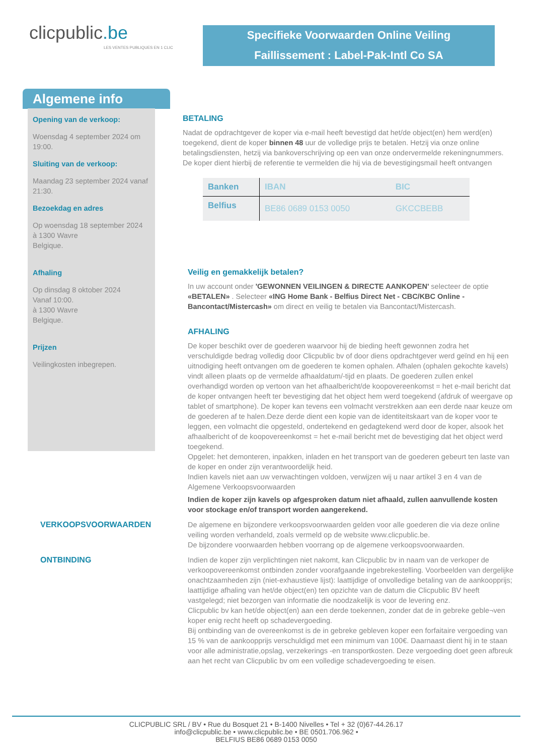clicpublic.be
LES VENTES PUBLIQUES EN 1 CLIC
Specifieke Voorwaarden Online Veiling
Faillissement : Label-Pak-Intl Co SA
Algemene info
Opening van de verkoop:
Woensdag 4 september 2024 om 19:00.
Sluiting van de verkoop:
Maandag 23 september 2024 vanaf 21:30.
Bezoekdag en adres
Op woensdag 18 september 2024
à 1300 Wavre
Belgique.
Afhaling
Op dinsdag 8 oktober 2024
Vanaf 10:00.
à 1300 Wavre
Belgique.
Prijzen
Veilingkosten inbegrepen.
BETALING
Nadat de opdrachtgever de koper via e-mail heeft bevestigd dat het/de object(en) hem werd(en) toegekend, dient de koper binnen 48 uur de volledige prijs te betalen. Hetzij via onze online betalingsdiensten, hetzij via bankoverschrijving op een van onze ondervermelde rekeningnummers. De koper dient hierbij de referentie te vermelden die hij via de bevestigingsmail heeft ontvangen
| Banken | IBAN | BIC |
| --- | --- | --- |
| Belfius | BE86 0689 0153 0050 | GKCCBEBB |
Veilig en gemakkelijk betalen?
In uw account onder 'GEWONNEN VEILINGEN & DIRECTE AANKOPEN' selecteer de optie «BETALEN» . Selecteer «ING Home Bank - Belfius Direct Net - CBC/KBC Online - Bancontact/Mistercash» om direct en veilig te betalen via Bancontact/Mistercash.
AFHALING
De koper beschikt over de goederen waarvoor hij de bieding heeft gewonnen zodra het verschuldigde bedrag volledig door Clicpublic bv of door diens opdrachtgever werd geïnd en hij een uitnodiging heeft ontvangen om de goederen te komen ophalen. Afhalen (ophalen gekochte kavels) vindt alleen plaats op de vermelde afhaaldatum/-tijd en plaats. De goederen zullen enkel overhandigd worden op vertoon van het afhaalbericht/de koopovereenkomst = het e-mail bericht dat de koper ontvangen heeft ter bevestiging dat het object hem werd toegekend (afdruk of weergave op tablet of smartphone). De koper kan tevens een volmacht verstrekken aan een derde naar keuze om de goederen af te halen.Deze derde dient een kopie van de identiteitskaart van de koper voor te leggen, een volmacht die opgesteld, ondertekend en gedagtekend werd door de koper, alsook het afhaalbericht of de koopovereenkomst = het e-mail bericht met de bevestiging dat het object werd toegekend.
Opgelet: het demonteren, inpakken, inladen en het transport van de goederen gebeurt ten laste van de koper en onder zijn verantwoordelijk heid.
Indien kavels niet aan uw verwachtingen voldoen, verwijzen wij u naar artikel 3 en 4 van de Algemene Verkoopsvoorwaarden
Indien de koper zijn kavels op afgesproken datum niet afhaald, zullen aanvullende kosten voor stockage en/of transport worden aangerekend.
VERKOOPSVOORWAARDEN
De algemene en bijzondere verkoopsvoorwaarden gelden voor alle goederen die via deze online veiling worden verhandeld, zoals vermeld op de website www.clicpublic.be.
De bijzondere voorwaarden hebben voorrang op de algemene verkoopsvoorwaarden.
ONTBINDING
Indien de koper zijn verplichtingen niet nakomt, kan Clicpublic bv in naam van de verkoper de verkoopovereenkomst ontbinden zonder voorafgaande ingebrekestelling. Voorbeelden van dergelijke onachtzaamheden zijn (niet-exhaustieve lijst): laattijdige of onvolledige betaling van de aankoopprijs; laattijdige afhaling van het/de object(en) ten opzichte van de datum die Clicpublic BV heeft vastgelegd; niet bezorgen van informatie die noodzakelijk is voor de levering enz.
Clicpublic bv kan het/de object(en) aan een derde toekennen, zonder dat de in gebreke geble¬ven koper enig recht heeft op schadevergoeding.
Bij ontbinding van de overeenkomst is de in gebreke gebleven koper een forfaitaire vergoeding van 15 % van de aankoopprijs verschuldigd met een minimum van 100€. Daarnaast dient hij in te staan voor alle administratie,opslag, verzekerings -en transportkosten. Deze vergoeding doet geen afbreuk aan het recht van Clicpublic bv om een volledige schadevergoeding te eisen.
CLICPUBLIC SRL / BV • Rue du Bosquet 21 • B-1400 Nivelles • Tel + 32 (0)67-44.26.17
info@clicpublic.be • www.clicpublic.be • BE 0501.706.962 •
BELFIUS BE86 0689 0153 0050